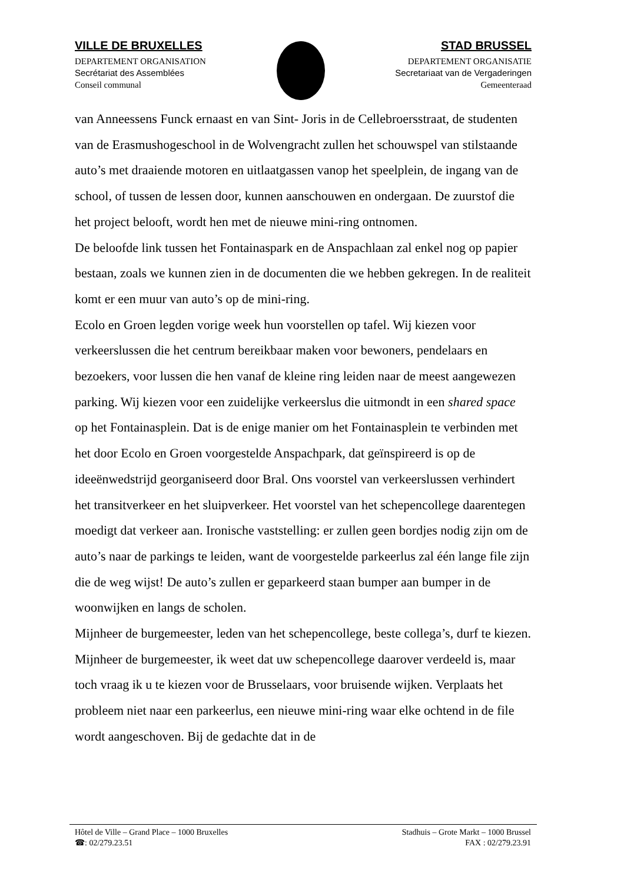VILLE DE BRUXELLES
DEPARTEMENT ORGANISATION
Secrétariat des Assemblées
Conseil communal
STAD BRUSSEL
DEPARTEMENT ORGANISATIE
Secretariaat van de Vergaderingen
Gemeenteraad
van Anneessens Funck ernaast en van Sint- Joris in de Cellebroersstraat, de studenten van de Erasmushogeschool in de Wolvengracht zullen het schouwspel van stilstaande auto’s met draaiende motoren en uitlaatgassen vanop het speelplein, de ingang van de school, of tussen de lessen door, kunnen aanschouwen en ondergaan. De zuurstof die het project belooft, wordt hen met de nieuwe mini-ring ontnomen.
De beloofde link tussen het Fontainaspark en de Anspachlaan zal enkel nog op papier bestaan, zoals we kunnen zien in de documenten die we hebben gekregen. In de realiteit komt er een muur van auto’s op de mini-ring.
Ecolo en Groen legden vorige week hun voorstellen op tafel. Wij kiezen voor verkeerslussen die het centrum bereikbaar maken voor bewoners, pendelaars en bezoekers, voor lussen die hen vanaf de kleine ring leiden naar de meest aangewezen parking. Wij kiezen voor een zuidelijke verkeerslus die uitmondt in een shared space op het Fontainasplein. Dat is de enige manier om het Fontainasplein te verbinden met het door Ecolo en Groen voorgestelde Anspachpark, dat geïnspireerd is op de ideeënwedstrijd georganiseerd door Bral. Ons voorstel van verkeerslussen verhindert het transitverkeer en het sluipverkeer. Het voorstel van het schepencollege daarentegen moedigt dat verkeer aan. Ironische vaststelling: er zullen geen bordjes nodig zijn om de auto’s naar de parkings te leiden, want de voorgestelde parkeerlus zal één lange file zijn die de weg wijst! De auto’s zullen er geparkeerd staan bumper aan bumper in de woonwijken en langs de scholen.
Mijnheer de burgemeester, leden van het schepencollege, beste collega’s, durf te kiezen. Mijnheer de burgemeester, ik weet dat uw schepencollege daarover verdeeld is, maar toch vraag ik u te kiezen voor de Brusselaars, voor bruisende wijken. Verplaats het probleem niet naar een parkeerlus, een nieuwe mini-ring waar elke ochtend in de file wordt aangeschoven. Bij de gedachte dat in de
Hôtel de Ville – Grand Place – 1000 Bruxelles Stadhuis – Grote Markt – 1000 Brussel
☎: 02/279.23.51 FAX : 02/279.23.91